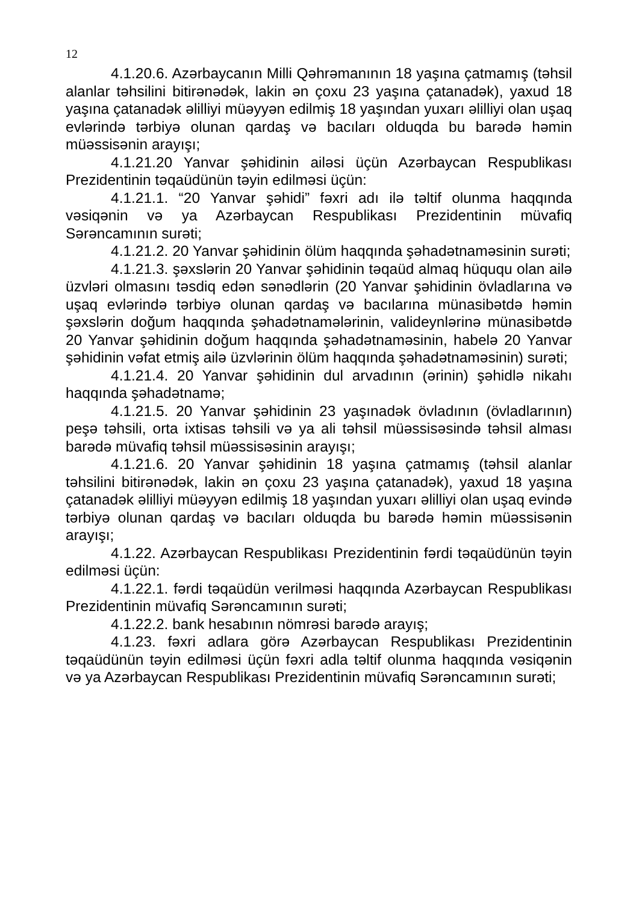12
4.1.20.6. Azərbaycanın Milli Qəhrəmanının 18 yaşına çatmamış (təhsil alanlar təhsilini bitirənədək, lakin ən çoxu 23 yaşına çatanadək), yaxud 18 yaşına çatanadək əlilliyi müəyyən edilmiş 18 yaşından yuxarı əlilliyi olan uşaq evlərində tərbiyə olunan qardaş və bacıları olduqda bu barədə həmin müəssisənin arayışı;
4.1.21.20 Yanvar şəhidinin ailəsi üçün Azərbaycan Respublikası Prezidentinin təqaüdünün təyin edilməsi üçün:
4.1.21.1. “20 Yanvar şəhidi” fəxri adı ilə təltif olunma haqqında vəsiqənin və ya Azərbaycan Respublikası Prezidentinin müvafiq Sərəncamının surəti;
4.1.21.2. 20 Yanvar şəhidinin ölüm haqqında şəhadətnaməsinin surəti;
4.1.21.3. şəxslərin 20 Yanvar şəhidinin təqaüd almaq hüququ olan ailə üzvləri olmasını təsdiq edən sənədlərin (20 Yanvar şəhidinin övladlarına və uşaq evlərində tərbiyə olunan qardaş və bacılarına münasibətdə həmin şəxslərin doğum haqqında şəhadətnamələrinin, valideynlərinə münasibətdə 20 Yanvar şəhidinin doğum haqqında şəhadətnaməsinin, habelə 20 Yanvar şəhidinin vəfat etmiş ailə üzvlərinin ölüm haqqında şəhadətnaməsinin) surəti;
4.1.21.4. 20 Yanvar şəhidinin dul arvadının (ərinin) şəhidlə nikahı haqqında şəhadətnamə;
4.1.21.5. 20 Yanvar şəhidinin 23 yaşınadək övladının (övladlarının) peşə təhsili, orta ixtisas təhsili və ya ali təhsil müəssisəsində təhsil alması barədə müvafiq təhsil müəssisəsinin arayışı;
4.1.21.6. 20 Yanvar şəhidinin 18 yaşına çatmamış (təhsil alanlar təhsilini bitirənədək, lakin ən çoxu 23 yaşına çatanadək), yaxud 18 yaşına çatanadək əlilliyi müəyyən edilmiş 18 yaşından yuxarı əlilliyi olan uşaq evində tərbiyə olunan qardaş və bacıları olduqda bu barədə həmin müəssisənin arayışı;
4.1.22. Azərbaycan Respublikası Prezidentinin fərdi təqaüdünün təyin edilməsi üçün:
4.1.22.1. fərdi təqaüdün verilməsi haqqında Azərbaycan Respublikası Prezidentinin müvafiq Sərəncamının surəti;
4.1.22.2. bank hesabının nömrəsi barədə arayış;
4.1.23. fəxri adlara görə Azərbaycan Respublikası Prezidentinin təqaüdünün təyin edilməsi üçün fəxri adla təltif olunma haqqında vəsiqənin və ya Azərbaycan Respublikası Prezidentinin müvafiq Sərəncamının surəti;